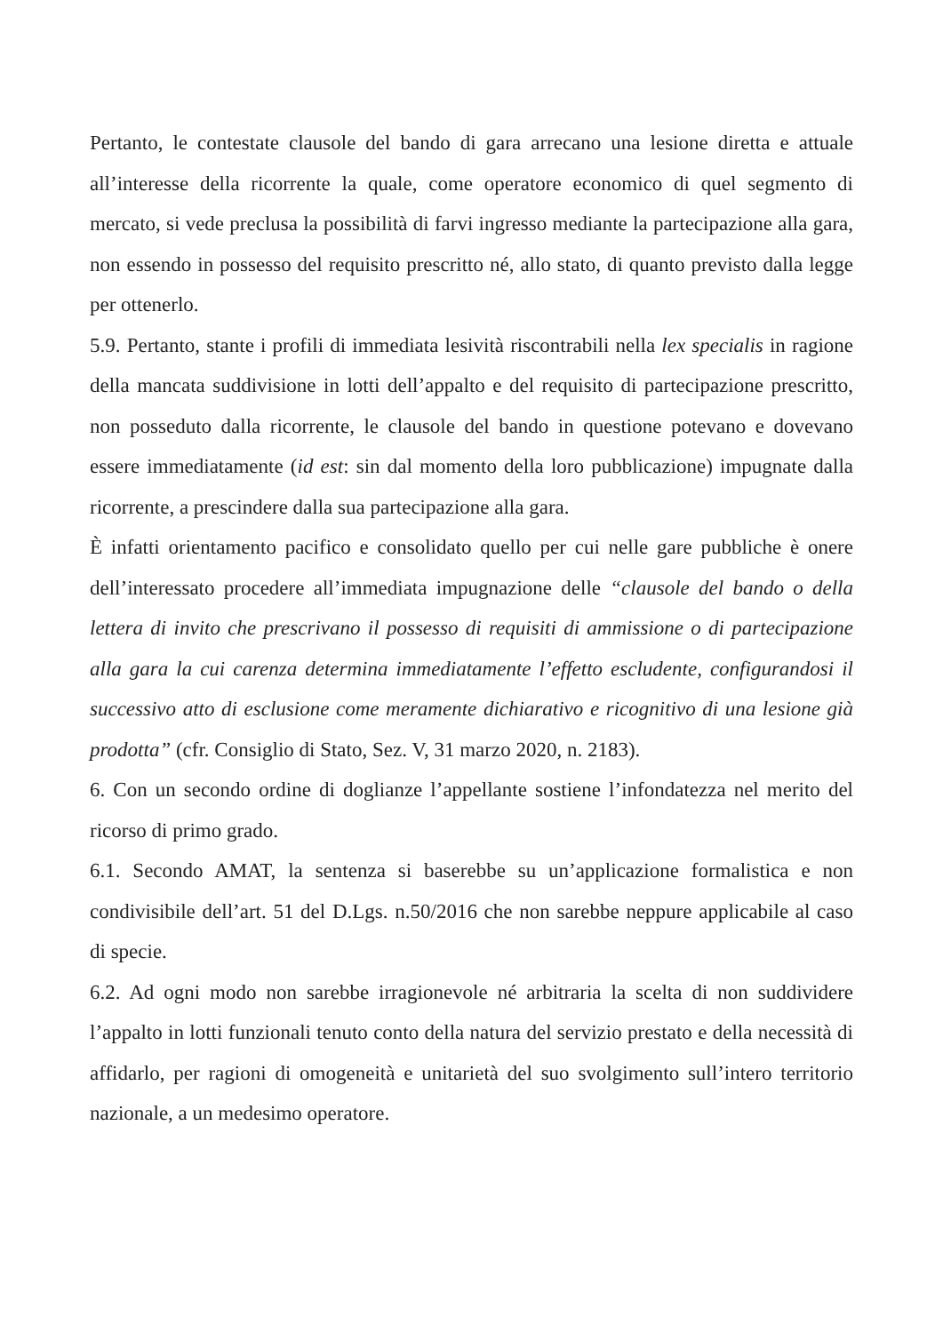Pertanto, le contestate clausole del bando di gara arrecano una lesione diretta e attuale all’interesse della ricorrente la quale, come operatore economico di quel segmento di mercato, si vede preclusa la possibilità di farvi ingresso mediante la partecipazione alla gara, non essendo in possesso del requisito prescritto né, allo stato, di quanto previsto dalla legge per ottenerlo.
5.9. Pertanto, stante i profili di immediata lesività riscontrabili nella lex specialis in ragione della mancata suddivisione in lotti dell’appalto e del requisito di partecipazione prescritto, non posseduto dalla ricorrente, le clausole del bando in questione potevano e dovevano essere immediatamente (id est: sin dal momento della loro pubblicazione) impugnate dalla ricorrente, a prescindere dalla sua partecipazione alla gara.
È infatti orientamento pacifico e consolidato quello per cui nelle gare pubbliche è onere dell’interessato procedere all’immediata impugnazione delle “clausole del bando o della lettera di invito che prescrivano il possesso di requisiti di ammissione o di partecipazione alla gara la cui carenza determina immediatamente l’effetto escludente, configurandosi il successivo atto di esclusione come meramente dichiarativo e ricognitivo di una lesione già prodotta” (cfr. Consiglio di Stato, Sez. V, 31 marzo 2020, n. 2183).
6. Con un secondo ordine di doglianze l’appellante sostiene l’infondatezza nel merito del ricorso di primo grado.
6.1. Secondo AMAT, la sentenza si baserebbe su un’applicazione formalistica e non condivisibile dell’art. 51 del D.Lgs. n.50/2016 che non sarebbe neppure applicabile al caso di specie.
6.2. Ad ogni modo non sarebbe irragionevole né arbitraria la scelta di non suddividere l’appalto in lotti funzionali tenuto conto della natura del servizio prestato e della necessità di affidarlo, per ragioni di omogeneità e unitarietà del suo svolgimento sull’intero territorio nazionale, a un medesimo operatore.